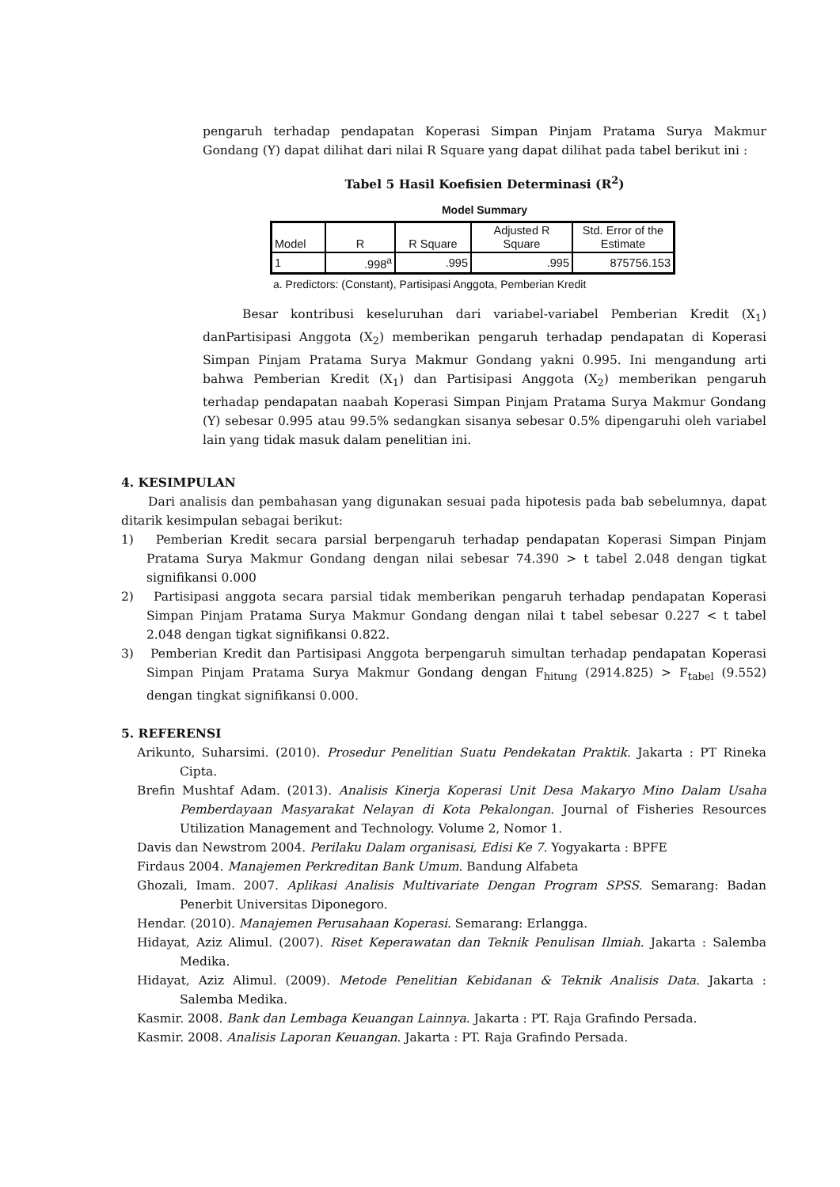pengaruh terhadap pendapatan Koperasi Simpan Pinjam Pratama Surya Makmur Gondang (Y) dapat dilihat dari nilai R Square yang dapat dilihat pada tabel berikut ini :
Tabel 5 Hasil Koefisien Determinasi (R<sup>2</sup>)
Model Summary
| Model | R | R Square | Adjusted R Square | Std. Error of the Estimate |
| --- | --- | --- | --- | --- |
| 1 | .998<sup>a</sup> | .995 | .995 | 875756.153 |
a. Predictors: (Constant), Partisipasi Anggota, Pemberian Kredit
Besar kontribusi keseluruhan dari variabel-variabel Pemberian Kredit (X<sub>1</sub>) danPartisipasi Anggota (X<sub>2</sub>) memberikan pengaruh terhadap pendapatan di Koperasi Simpan Pinjam Pratama Surya Makmur Gondang yakni 0.995. Ini mengandung arti bahwa Pemberian Kredit (X<sub>1</sub>) dan Partisipasi Anggota (X<sub>2</sub>) memberikan pengaruh terhadap pendapatan naabah Koperasi Simpan Pinjam Pratama Surya Makmur Gondang (Y) sebesar 0.995 atau 99.5% sedangkan sisanya sebesar 0.5% dipengaruhi oleh variabel lain yang tidak masuk dalam penelitian ini.
4. KESIMPULAN
Dari analisis dan pembahasan yang digunakan sesuai pada hipotesis pada bab sebelumnya, dapat ditarik kesimpulan sebagai berikut:
1) Pemberian Kredit secara parsial berpengaruh terhadap pendapatan Koperasi Simpan Pinjam Pratama Surya Makmur Gondang dengan nilai sebesar 74.390 > t tabel 2.048 dengan tigkat signifikansi 0.000
2) Partisipasi anggota secara parsial tidak memberikan pengaruh terhadap pendapatan Koperasi Simpan Pinjam Pratama Surya Makmur Gondang dengan nilai t tabel sebesar 0.227 < t tabel 2.048 dengan tigkat signifikansi 0.822.
3) Pemberian Kredit dan Partisipasi Anggota berpengaruh simultan terhadap pendapatan Koperasi Simpan Pinjam Pratama Surya Makmur Gondang dengan F<sub>hitung</sub> (2914.825) > F<sub>tabel</sub> (9.552) dengan tingkat signifikansi 0.000.
5. REFERENSI
Arikunto, Suharsimi. (2010). Prosedur Penelitian Suatu Pendekatan Praktik. Jakarta : PT Rineka Cipta.
Brefin Mushtaf Adam. (2013). Analisis Kinerja Koperasi Unit Desa Makaryo Mino Dalam Usaha Pemberdayaan Masyarakat Nelayan di Kota Pekalongan. Journal of Fisheries Resources Utilization Management and Technology. Volume 2, Nomor 1.
Davis dan Newstrom 2004. Perilaku Dalam organisasi, Edisi Ke 7. Yogyakarta : BPFE
Firdaus 2004. Manajemen Perkreditan Bank Umum. Bandung Alfabeta
Ghozali, Imam. 2007. Aplikasi Analisis Multivariate Dengan Program SPSS. Semarang: Badan Penerbit Universitas Diponegoro.
Hendar. (2010). Manajemen Perusahaan Koperasi. Semarang: Erlangga.
Hidayat, Aziz Alimul. (2007). Riset Keperawatan dan Teknik Penulisan Ilmiah. Jakarta : Salemba Medika.
Hidayat, Aziz Alimul. (2009). Metode Penelitian Kebidanan & Teknik Analisis Data. Jakarta : Salemba Medika.
Kasmir. 2008. Bank dan Lembaga Keuangan Lainnya. Jakarta : PT. Raja Grafindo Persada.
Kasmir. 2008. Analisis Laporan Keuangan. Jakarta : PT. Raja Grafindo Persada.